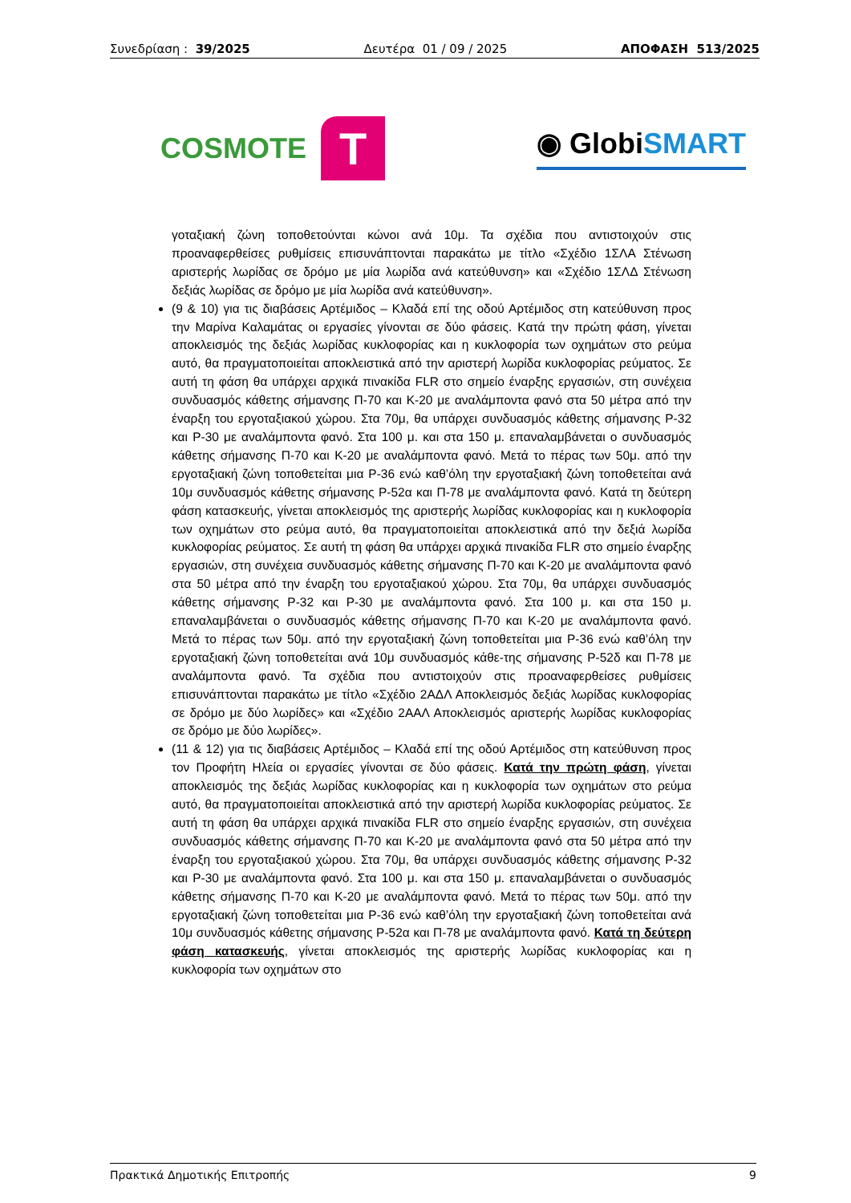Συνεδρίαση : 39/2025 Δευτέρα 01 / 09 / 2025 ΑΠΟΦΑΣΗ 513/2025
COSMOTE
T
◉ GlobiSMART
γοταξιακή ζώνη τοποθετούνται κώνοι ανά 10μ. Τα σχέδια που αντιστοιχούν στις προαναφερθείσες ρυθμίσεις επισυνάπτονται παρακάτω με τίτλο «Σχέδιο 1ΣΛΑ Στένωση αριστερής λωρίδας σε δρόμο με μία λωρίδα ανά κατεύθυνση» και «Σχέδιο 1ΣΛΔ Στένωση δεξιάς λωρίδας σε δρόμο με μία λωρίδα ανά κατεύθυνση».
(9 & 10) για τις διαβάσεις Αρτέμιδος – Κλαδά επί της οδού Αρτέμιδος στη κατεύθυνση προς την Μαρίνα Καλαμάτας οι εργασίες γίνονται σε δύο φάσεις. Κατά την πρώτη φάση, γίνεται αποκλεισμός της δεξιάς λωρίδας κυκλοφορίας και η κυκλοφορία των οχημάτων στο ρεύμα αυτό, θα πραγματοποιείται αποκλειστικά από την αριστερή λωρίδα κυκλοφορίας ρεύματος. Σε αυτή τη φάση θα υπάρχει αρχικά πινακίδα FLR στο σημείο έναρξης εργασιών, στη συνέχεια συνδυασμός κάθετης σήμανσης Π-70 και Κ-20 με αναλάμποντα φανό στα 50 μέτρα από την έναρξη του εργοταξιακού χώρου. Στα 70μ, θα υπάρχει συνδυασμός κάθετης σήμανσης Ρ-32 και Ρ-30 με αναλάμποντα φανό. Στα 100 μ. και στα 150 μ. επαναλαμβάνεται ο συνδυασμός κάθετης σήμανσης Π-70 και Κ-20 με αναλάμποντα φανό. Μετά το πέρας των 50μ. από την εργοταξιακή ζώνη τοποθετείται μια Ρ-36 ενώ καθ’όλη την εργοταξιακή ζώνη τοποθετείται ανά 10μ συνδυασμός κάθετης σήμανσης Ρ-52α και Π-78 με αναλάμποντα φανό. Κατά τη δεύτερη φάση κατασκευής, γίνεται αποκλεισμός της αριστερής λωρίδας κυκλοφορίας και η κυκλοφορία των οχημάτων στο ρεύμα αυτό, θα πραγματοποιείται αποκλειστικά από την δεξιά λωρίδα κυκλοφορίας ρεύματος. Σε αυτή τη φάση θα υπάρχει αρχικά πινακίδα FLR στο σημείο έναρξης εργασιών, στη συνέχεια συνδυασμός κάθετης σήμανσης Π-70 και Κ-20 με αναλάμποντα φανό στα 50 μέτρα από την έναρξη του εργοταξιακού χώρου. Στα 70μ, θα υπάρχει συνδυασμός κάθετης σήμανσης Ρ-32 και Ρ-30 με αναλάμποντα φανό. Στα 100 μ. και στα 150 μ. επαναλαμβάνεται ο συνδυασμός κάθετης σήμανσης Π-70 και Κ-20 με αναλάμποντα φανό. Μετά το πέρας των 50μ. από την εργοταξιακή ζώνη τοποθετείται μια Ρ-36 ενώ καθ’όλη την εργοταξιακή ζώνη τοποθετείται ανά 10μ συνδυασμός κάθε-της σήμανσης Ρ-52δ και Π-78 με αναλάμποντα φανό. Τα σχέδια που αντιστοιχούν στις προαναφερθείσες ρυθμίσεις επισυνάπτονται παρακάτω με τίτλο «Σχέδιο 2ΑΔΛ Αποκλεισμός δεξιάς λωρίδας κυκλοφορίας σε δρόμο με δύο λωρίδες» και «Σχέδιο 2ΑΑΛ Αποκλεισμός αριστερής λωρίδας κυκλοφορίας σε δρόμο με δύο λωρίδες».
(11 & 12) για τις διαβάσεις Αρτέμιδος – Κλαδά επί της οδού Αρτέμιδος στη κατεύθυνση προς τον Προφήτη Ηλεία οι εργασίες γίνονται σε δύο φάσεις. Κατά την πρώτη φάση, γίνεται αποκλεισμός της δεξιάς λωρίδας κυκλοφορίας και η κυκλοφορία των οχημάτων στο ρεύμα αυτό, θα πραγματοποιείται αποκλειστικά από την αριστερή λωρίδα κυκλοφορίας ρεύματος. Σε αυτή τη φάση θα υπάρχει αρχικά πινακίδα FLR στο σημείο έναρξης εργασιών, στη συνέχεια συνδυασμός κάθετης σήμανσης Π-70 και Κ-20 με αναλάμποντα φανό στα 50 μέτρα από την έναρξη του εργοταξιακού χώρου. Στα 70μ, θα υπάρχει συνδυασμός κάθετης σήμανσης Ρ-32 και Ρ-30 με αναλάμποντα φανό. Στα 100 μ. και στα 150 μ. επαναλαμβάνεται ο συνδυασμός κάθετης σήμανσης Π-70 και Κ-20 με αναλάμποντα φανό. Μετά το πέρας των 50μ. από την εργοταξιακή ζώνη τοποθετείται μια Ρ-36 ενώ καθ’όλη την εργοταξιακή ζώνη τοποθετείται ανά 10μ συνδυασμός κάθετης σήμανσης Ρ-52α και Π-78 με αναλάμποντα φανό. Κατά τη δεύτερη φάση κατασκευής, γίνεται αποκλεισμός της αριστερής λωρίδας κυκλοφορίας και η κυκλοφορία των οχημάτων στο
Πρακτικά Δημοτικής Επιτροπής 9